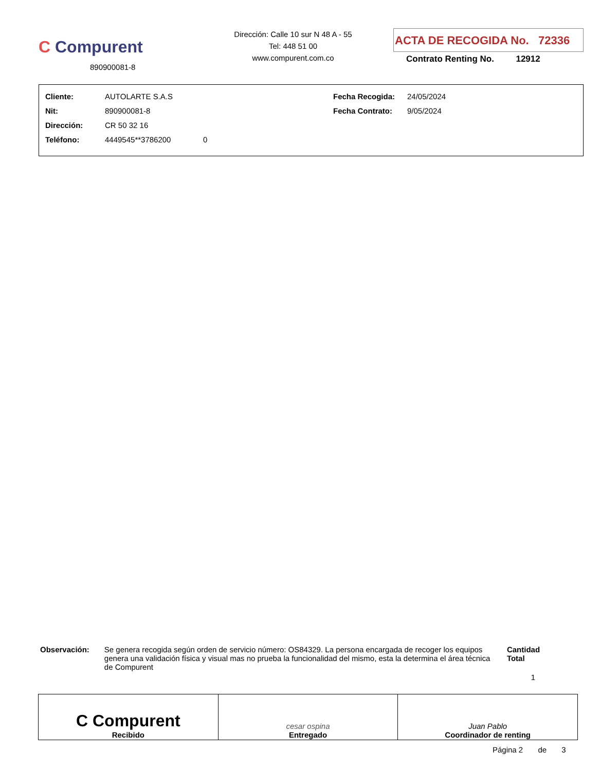C Compurent
890900081-8
Dirección: Calle 10 sur N 48 A - 55
Tel: 448 51 00
www.compurent.com.co
ACTA DE RECOGIDA No. 72336
Contrato Renting No. 12912
| Cliente: | AUTOLARTE S.A.S | Fecha Recogida: | 24/05/2024 |
| Nit: | 890900081-8 | Fecha Contrato: | 9/05/2024 |
| Dirección: | CR 50 32 16 | | |
| Teléfono: | 4449545**3786200 0 | | |
Observación: Se genera recogida según orden de servicio número: OS84329. La persona encargada de recoger los equipos genera una validación física y visual mas no prueba la funcionalidad del mismo, esta la determina el área técnica de Compurent
Cantidad Total
1
| C Compurent Recibido | cesar ospina Entregado | Juan Pablo Coordinador de renting |
Página 2 de 3